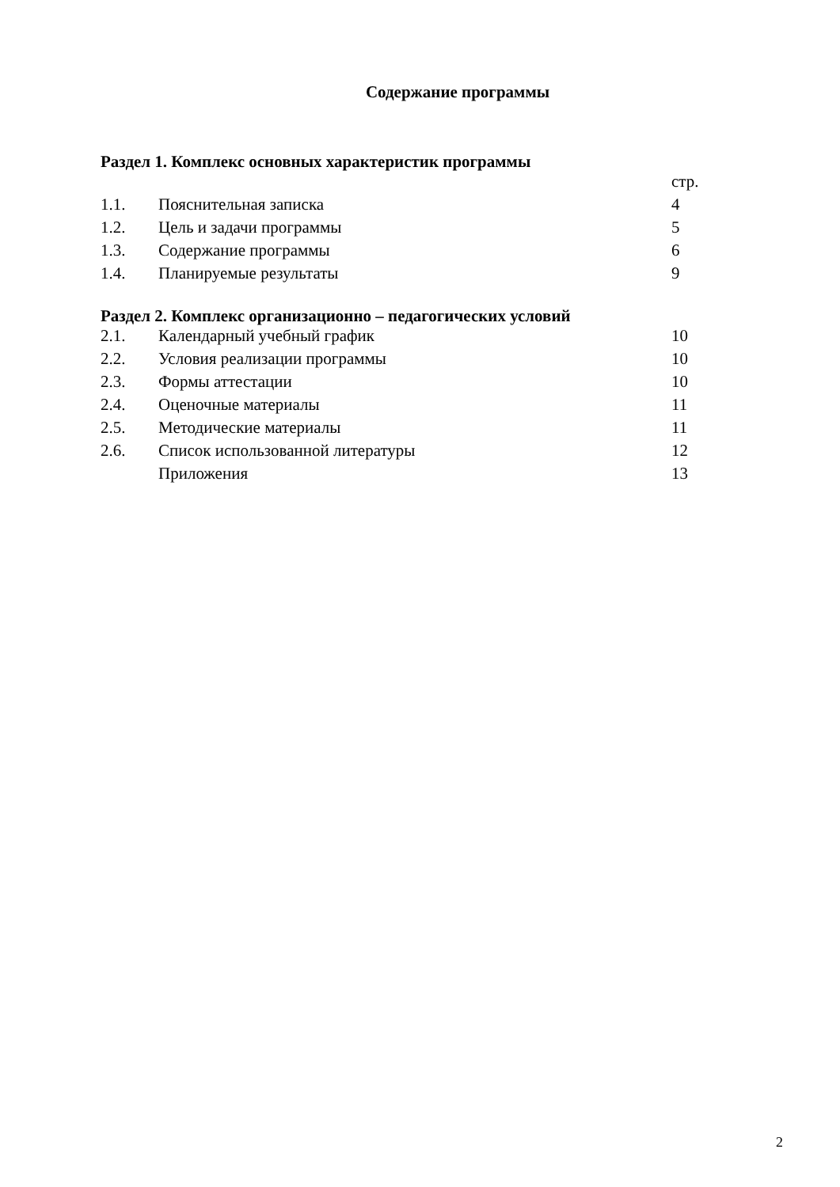Содержание программы
Раздел 1. Комплекс основных характеристик программы
| | | стр. |
| 1.1. | Пояснительная записка | 4 |
| 1.2. | Цель и задачи программы | 5 |
| 1.3. | Содержание программы | 6 |
| 1.4. | Планируемые результаты | 9 |
Раздел 2. Комплекс организационно – педагогических условий
| 2.1. | Календарный учебный график | 10 |
| 2.2. | Условия реализации программы | 10 |
| 2.3. | Формы аттестации | 10 |
| 2.4. | Оценочные материалы | 11 |
| 2.5. | Методические материалы | 11 |
| 2.6. | Список использованной литературы | 12 |
| | Приложения | 13 |
2